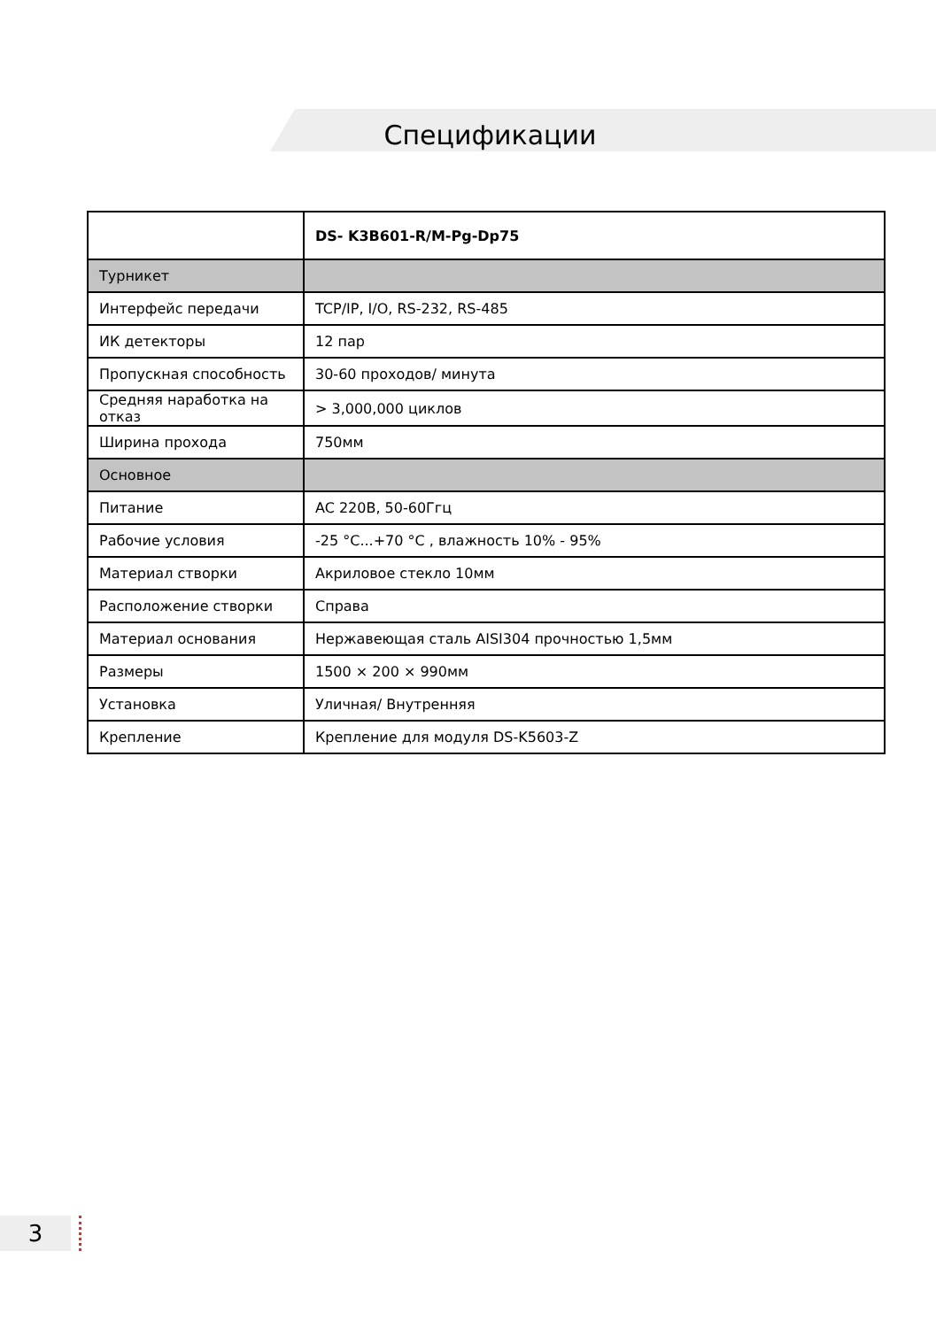Спецификации
| | DS- K3B601-R/M-Pg-Dp75 |
| --- | --- |
| Турникет | |
| Интерфейс передачи | TCP/IP, I/O, RS-232, RS-485 |
| ИК детекторы | 12 пар |
| Пропускная способность | 30-60 проходов/ минута |
| Средняя наработка на отказ | > 3,000,000 циклов |
| Ширина прохода | 750мм |
| Основное | |
| Питание | AC 220В, 50-60Ггц |
| Рабочие условия | -25 °C...+70 °C , влажность 10% - 95% |
| Материал створки | Акриловое стекло 10мм |
| Расположение створки | Справа |
| Материал основания | Нержавеющая сталь AISI304 прочностью 1,5мм |
| Размеры | 1500 × 200 × 990мм |
| Установка | Уличная/ Внутренняя |
| Крепление | Крепление для модуля DS-K5603-Z |
3